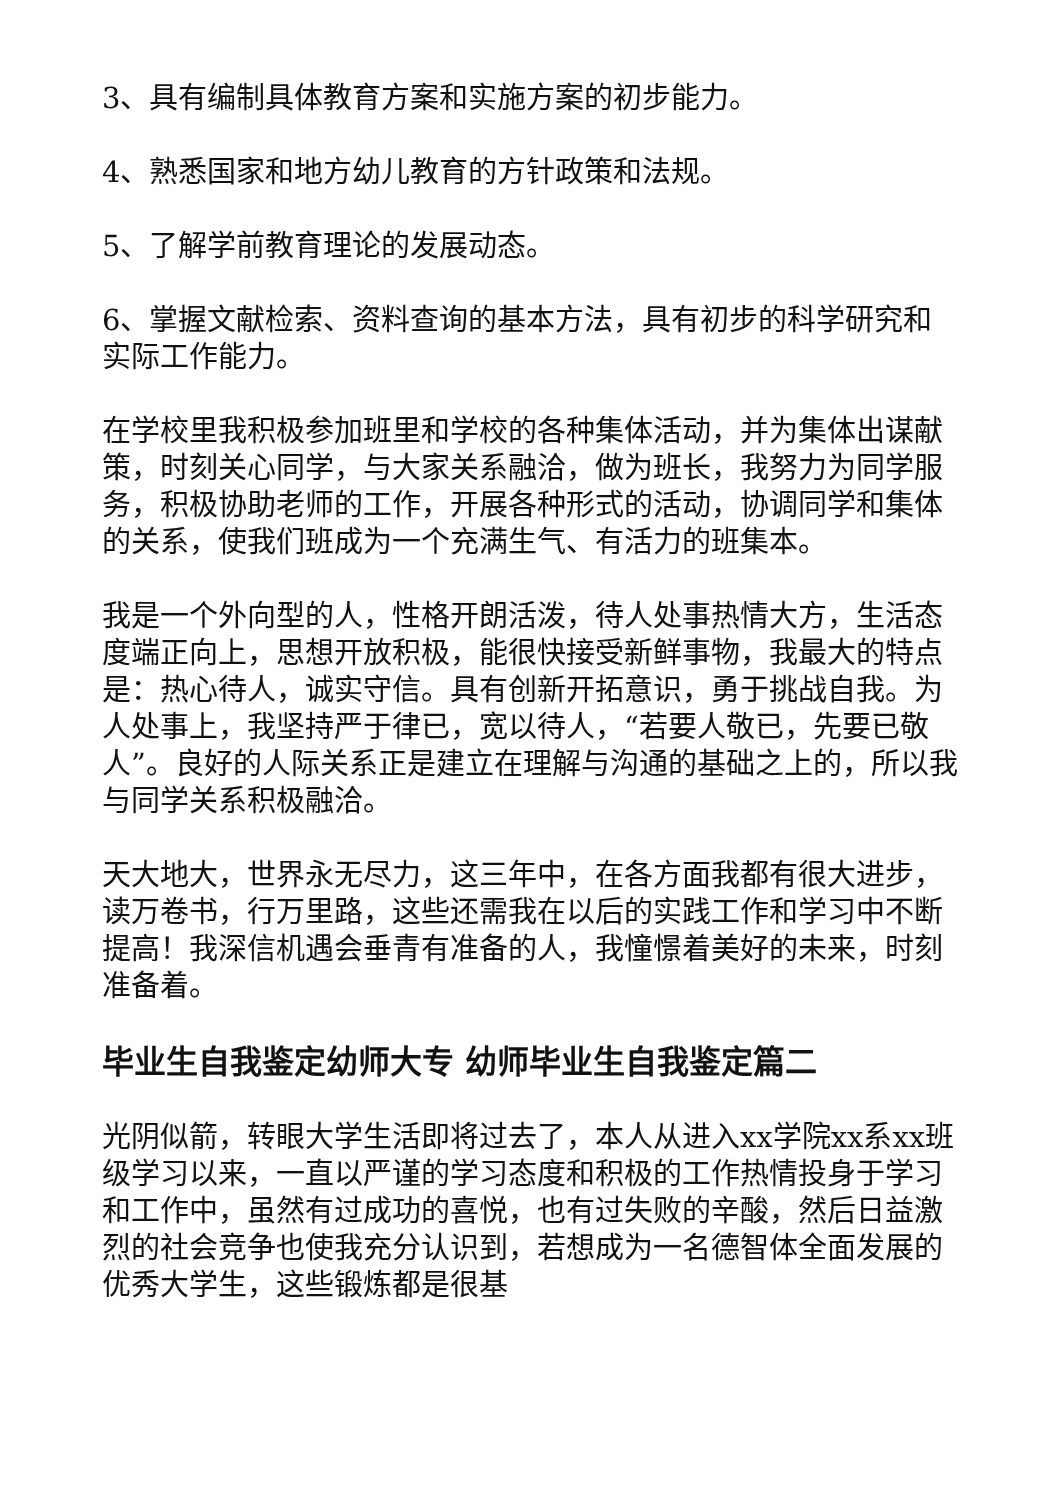3、具有编制具体教育方案和实施方案的初步能力。
4、熟悉国家和地方幼儿教育的方针政策和法规。
5、了解学前教育理论的发展动态。
6、掌握文献检索、资料查询的基本方法，具有初步的科学研究和实际工作能力。
在学校里我积极参加班里和学校的各种集体活动，并为集体出谋献策，时刻关心同学，与大家关系融洽，做为班长，我努力为同学服务，积极协助老师的工作，开展各种形式的活动，协调同学和集体的关系，使我们班成为一个充满生气、有活力的班集本。
我是一个外向型的人，性格开朗活泼，待人处事热情大方，生活态度端正向上，思想开放积极，能很快接受新鲜事物，我最大的特点是：热心待人，诚实守信。具有创新开拓意识，勇于挑战自我。为人处事上，我坚持严于律已，宽以待人，“若要人敬已，先要已敬人”。良好的人际关系正是建立在理解与沟通的基础之上的，所以我与同学关系积极融洽。
天大地大，世界永无尽力，这三年中，在各方面我都有很大进步，读万卷书，行万里路，这些还需我在以后的实践工作和学习中不断提高！我深信机遇会垂青有准备的人，我憧憬着美好的未来，时刻准备着。
毕业生自我鉴定幼师大专 幼师毕业生自我鉴定篇二
光阴似箭，转眼大学生活即将过去了，本人从进入xx学院xx系xx班级学习以来，一直以严谨的学习态度和积极的工作热情投身于学习和工作中，虽然有过成功的喜悦，也有过失败的辛酸，然后日益激烈的社会竞争也使我充分认识到，若想成为一名德智体全面发展的优秀大学生，这些锻炼都是很基